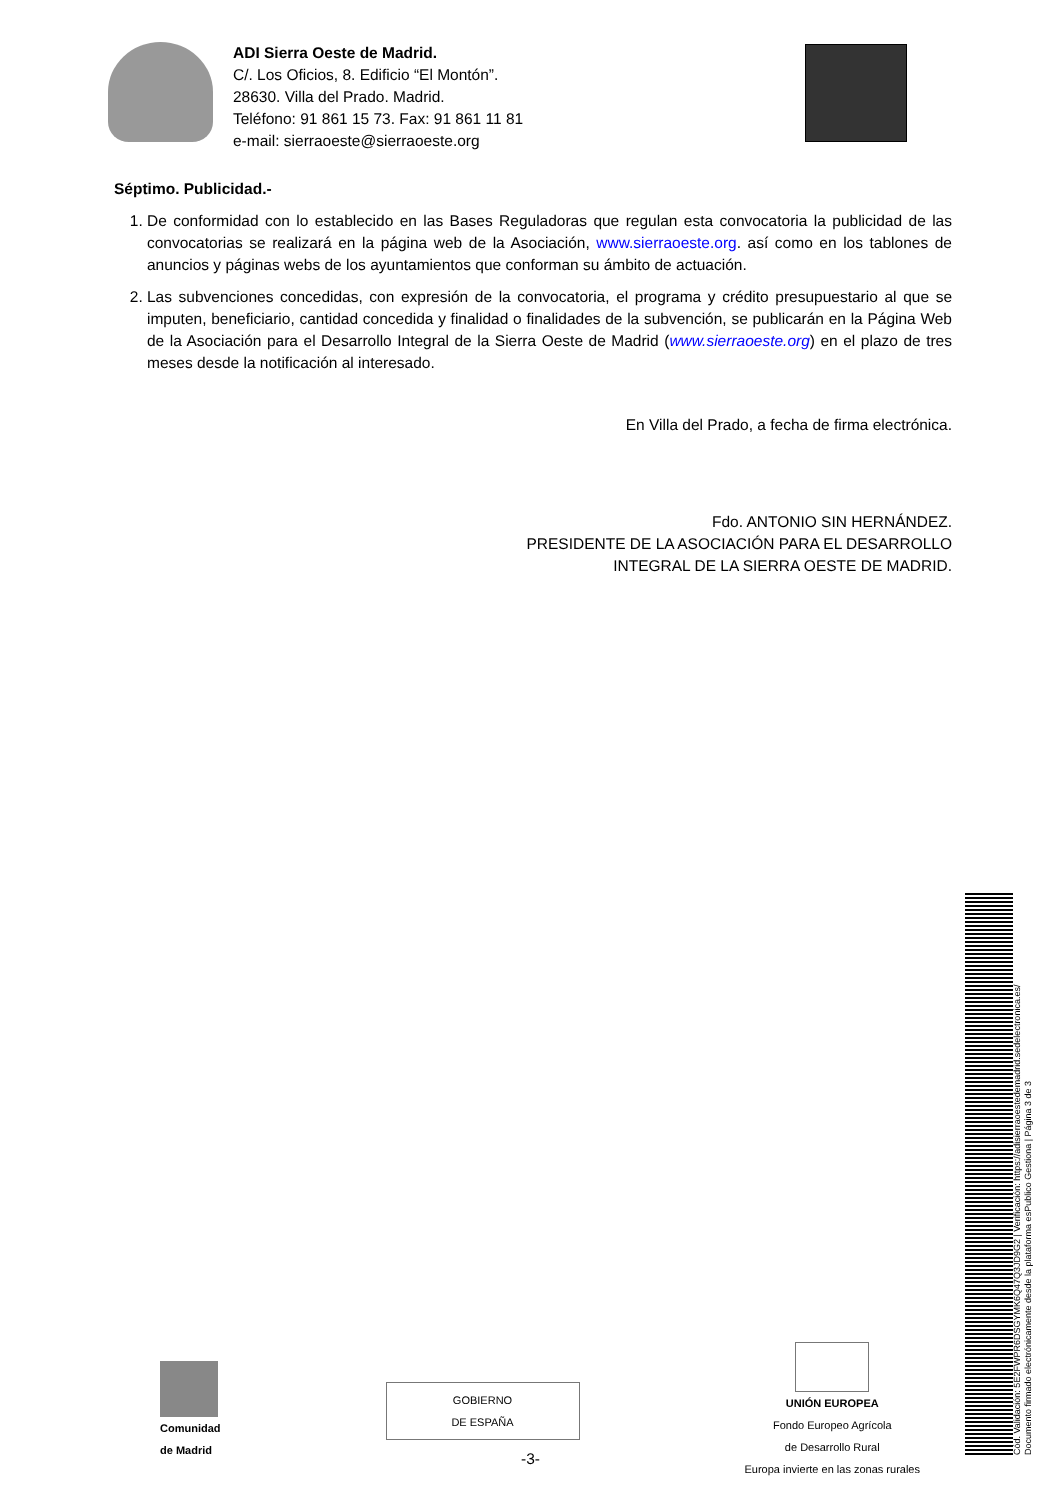ADI Sierra Oeste de Madrid.
C/. Los Oficios, 8. Edificio “El Montón”.
28630. Villa del Prado. Madrid.
Teléfono: 91 861 15 73. Fax: 91 861 11 81
e-mail: sierraoeste@sierraoeste.org
Séptimo. Publicidad.-
1. De conformidad con lo establecido en las Bases Reguladoras que regulan esta convocatoria la publicidad de las convocatorias se realizará en la página web de la Asociación, www.sierraoeste.org. así como en los tablones de anuncios y páginas webs de los ayuntamientos que conforman su ámbito de actuación.
2. Las subvenciones concedidas, con expresión de la convocatoria, el programa y crédito presupuestario al que se imputen, beneficiario, cantidad concedida y finalidad o finalidades de la subvención, se publicarán en la Página Web de la Asociación para el Desarrollo Integral de la Sierra Oeste de Madrid (www.sierraoeste.org) en el plazo de tres meses desde la notificación al interesado.
En Villa del Prado, a fecha de firma electrónica.
Fdo. ANTONIO SIN HERNÁNDEZ.
PRESIDENTE DE LA ASOCIACIÓN PARA EL DESARROLLO
INTEGRAL DE LA SIERRA OESTE DE MADRID.
Comunidad
de Madrid
GOBIERNO
DE ESPAÑA
UNIÓN EUROPEA
Fondo Europeo Agrícola
de Desarrollo Rural
Europa invierte en las zonas rurales
-3-
Cód. Validación: 5E2FWPR6DSGYMK6Q47Q3JD9G2 | Verificación: https://adisierraoestedemadrid.sedelectronica.es/
Documento firmado electrónicamente desde la plataforma esPublico Gestiona | Página 3 de 3